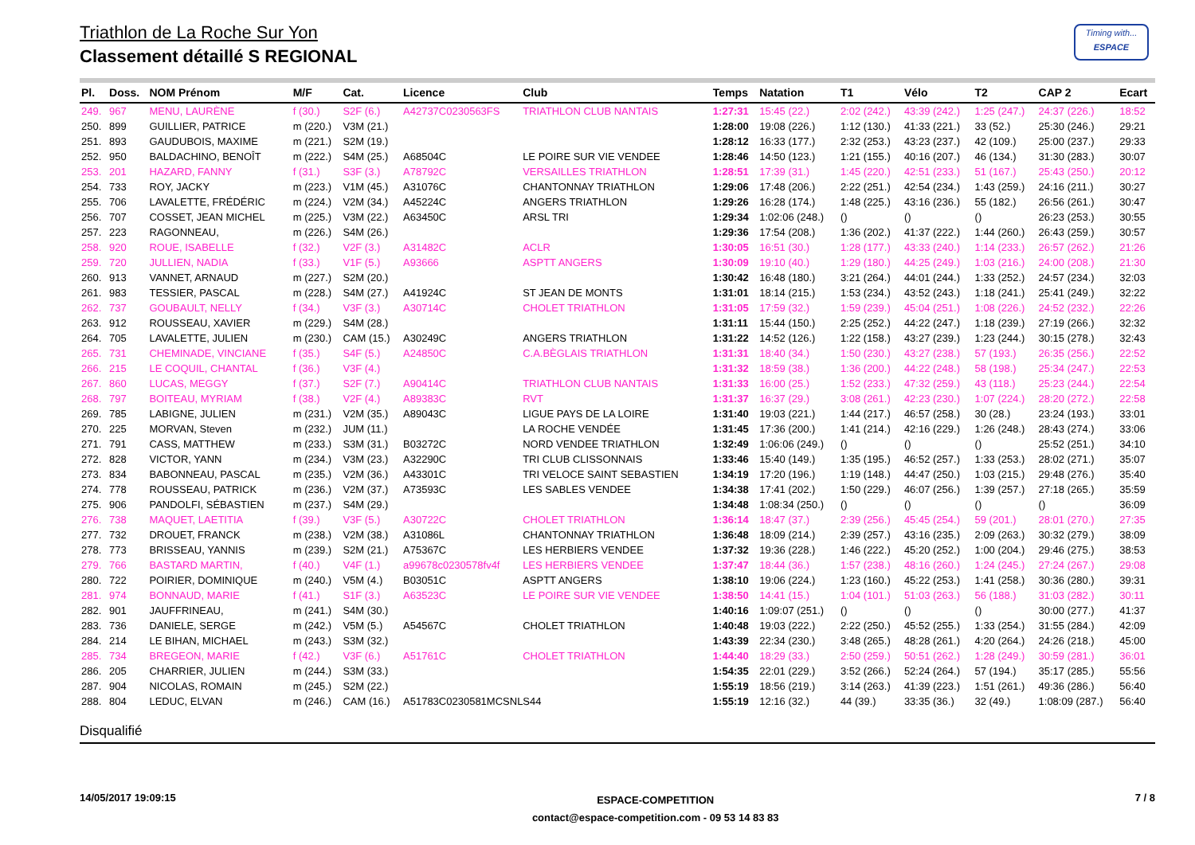Triathlon de La Roche Sur Yon
Classement détaillé S REGIONAL
Timing with...
ESPACE
| Pl. | Doss. | NOM Prénom | M/F | Cat. | Licence | Club | Temps | Natation | T1 | Vélo | T2 | CAP 2 | Ecart |
| --- | --- | --- | --- | --- | --- | --- | --- | --- | --- | --- | --- | --- | --- |
| 249. | 967 | MENU, LAURÈNE | f (30.) | S2F (6.) | A42737C0230563FS | TRIATHLON CLUB NANTAIS | 1:27:31 | 15:45 (22.) | 2:02 (242.) | 43:39 (242.) | 1:25 (247.) | 24:37 (226.) | 18:52 |
| 250. | 899 | GUILLIER, PATRICE | m (220.) | V3M (21.) | | | 1:28:00 | 19:08 (226.) | 1:12 (130.) | 41:33 (221.) | 33 (52.) | 25:30 (246.) | 29:21 |
| 251. | 893 | GAUDUBOIS, MAXIME | m (221.) | S2M (19.) | | | 1:28:12 | 16:33 (177.) | 2:32 (253.) | 43:23 (237.) | 42 (109.) | 25:00 (237.) | 29:33 |
| 252. | 950 | BALDACHINO, BENOÎT | m (222.) | S4M (25.) | A68504C | LE POIRE SUR VIE VENDEE | 1:28:46 | 14:50 (123.) | 1:21 (155.) | 40:16 (207.) | 46 (134.) | 31:30 (283.) | 30:07 |
| 253. | 201 | HAZARD, FANNY | f (31.) | S3F (3.) | A78792C | VERSAILLES TRIATHLON | 1:28:51 | 17:39 (31.) | 1:45 (220.) | 42:51 (233.) | 51 (167.) | 25:43 (250.) | 20:12 |
| 254. | 733 | ROY, JACKY | m (223.) | V1M (45.) | A31076C | CHANTONNAY TRIATHLON | 1:29:06 | 17:48 (206.) | 2:22 (251.) | 42:54 (234.) | 1:43 (259.) | 24:16 (211.) | 30:27 |
| 255. | 706 | LAVALETTE, FRÉDÉRIC | m (224.) | V2M (34.) | A45224C | ANGERS TRIATHLON | 1:29:26 | 16:28 (174.) | 1:48 (225.) | 43:16 (236.) | 55 (182.) | 26:56 (261.) | 30:47 |
| 256. | 707 | COSSET, JEAN MICHEL | m (225.) | V3M (22.) | A63450C | ARSL TRI | 1:29:34 | 1:02:06 (248.) | () | () | () | 26:23 (253.) | 30:55 |
| 257. | 223 | RAGONNEAU, | m (226.) | S4M (26.) | | | 1:29:36 | 17:54 (208.) | 1:36 (202.) | 41:37 (222.) | 1:44 (260.) | 26:43 (259.) | 30:57 |
| 258. | 920 | ROUE, ISABELLE | f (32.) | V2F (3.) | A31482C | ACLR | 1:30:05 | 16:51 (30.) | 1:28 (177.) | 43:33 (240.) | 1:14 (233.) | 26:57 (262.) | 21:26 |
| 259. | 720 | JULLIEN, NADIA | f (33.) | V1F (5.) | A93666 | ASPTT ANGERS | 1:30:09 | 19:10 (40.) | 1:29 (180.) | 44:25 (249.) | 1:03 (216.) | 24:00 (208.) | 21:30 |
| 260. | 913 | VANNET, ARNAUD | m (227.) | S2M (20.) | | | 1:30:42 | 16:48 (180.) | 3:21 (264.) | 44:01 (244.) | 1:33 (252.) | 24:57 (234.) | 32:03 |
| 261. | 983 | TESSIER, PASCAL | m (228.) | S4M (27.) | A41924C | ST JEAN DE MONTS | 1:31:01 | 18:14 (215.) | 1:53 (234.) | 43:52 (243.) | 1:18 (241.) | 25:41 (249.) | 32:22 |
| 262. | 737 | GOUBAULT, NELLY | f (34.) | V3F (3.) | A30714C | CHOLET TRIATHLON | 1:31:05 | 17:59 (32.) | 1:59 (239.) | 45:04 (251.) | 1:08 (226.) | 24:52 (232.) | 22:26 |
| 263. | 912 | ROUSSEAU, XAVIER | m (229.) | S4M (28.) | | | 1:31:11 | 15:44 (150.) | 2:25 (252.) | 44:22 (247.) | 1:18 (239.) | 27:19 (266.) | 32:32 |
| 264. | 705 | LAVALETTE, JULIEN | m (230.) | CAM (15.) | A30249C | ANGERS TRIATHLON | 1:31:22 | 14:52 (126.) | 1:22 (158.) | 43:27 (239.) | 1:23 (244.) | 30:15 (278.) | 32:43 |
| 265. | 731 | CHEMINADE, VINCIANE | f (35.) | S4F (5.) | A24850C | C.A.BÈGLAIS TRIATHLON | 1:31:31 | 18:40 (34.) | 1:50 (230.) | 43:27 (238.) | 57 (193.) | 26:35 (256.) | 22:52 |
| 266. | 215 | LE COQUIL, CHANTAL | f (36.) | V3F (4.) | | | 1:31:32 | 18:59 (38.) | 1:36 (200.) | 44:22 (248.) | 58 (198.) | 25:34 (247.) | 22:53 |
| 267. | 860 | LUCAS, MEGGY | f (37.) | S2F (7.) | A90414C | TRIATHLON CLUB NANTAIS | 1:31:33 | 16:00 (25.) | 1:52 (233.) | 47:32 (259.) | 43 (118.) | 25:23 (244.) | 22:54 |
| 268. | 797 | BOITEAU, MYRIAM | f (38.) | V2F (4.) | A89383C | RVT | 1:31:37 | 16:37 (29.) | 3:08 (261.) | 42:23 (230.) | 1:07 (224.) | 28:20 (272.) | 22:58 |
| 269. | 785 | LABIGNE, JULIEN | m (231.) | V2M (35.) | A89043C | LIGUE PAYS DE LA LOIRE | 1:31:40 | 19:03 (221.) | 1:44 (217.) | 46:57 (258.) | 30 (28.) | 23:24 (193.) | 33:01 |
| 270. | 225 | MORVAN, Steven | m (232.) | JUM (11.) | | LA ROCHE VENDÉE | 1:31:45 | 17:36 (200.) | 1:41 (214.) | 42:16 (229.) | 1:26 (248.) | 28:43 (274.) | 33:06 |
| 271. | 791 | CASS, MATTHEW | m (233.) | S3M (31.) | B03272C | NORD VENDEE TRIATHLON | 1:32:49 | 1:06:06 (249.) | () | () | () | 25:52 (251.) | 34:10 |
| 272. | 828 | VICTOR, YANN | m (234.) | V3M (23.) | A32290C | TRI CLUB CLISSONNAIS | 1:33:46 | 15:40 (149.) | 1:35 (195.) | 46:52 (257.) | 1:33 (253.) | 28:02 (271.) | 35:07 |
| 273. | 834 | BABONNEAU, PASCAL | m (235.) | V2M (36.) | A43301C | TRI VELOCE SAINT SEBASTIEN | 1:34:19 | 17:20 (196.) | 1:19 (148.) | 44:47 (250.) | 1:03 (215.) | 29:48 (276.) | 35:40 |
| 274. | 778 | ROUSSEAU, PATRICK | m (236.) | V2M (37.) | A73593C | LES SABLES VENDEE | 1:34:38 | 17:41 (202.) | 1:50 (229.) | 46:07 (256.) | 1:39 (257.) | 27:18 (265.) | 35:59 |
| 275. | 906 | PANDOLFI, SÉBASTIEN | m (237.) | S4M (29.) | | | 1:34:48 | 1:08:34 (250.) | () | () | () | () | 36:09 |
| 276. | 738 | MAQUET, LAETITIA | f (39.) | V3F (5.) | A30722C | CHOLET TRIATHLON | 1:36:14 | 18:47 (37.) | 2:39 (256.) | 45:45 (254.) | 59 (201.) | 28:01 (270.) | 27:35 |
| 277. | 732 | DROUET, FRANCK | m (238.) | V2M (38.) | A31086L | CHANTONNAY TRIATHLON | 1:36:48 | 18:09 (214.) | 2:39 (257.) | 43:16 (235.) | 2:09 (263.) | 30:32 (279.) | 38:09 |
| 278. | 773 | BRISSEAU, YANNIS | m (239.) | S2M (21.) | A75367C | LES HERBIERS VENDEE | 1:37:32 | 19:36 (228.) | 1:46 (222.) | 45:20 (252.) | 1:00 (204.) | 29:46 (275.) | 38:53 |
| 279. | 766 | BASTARD MARTIN, | f (40.) | V4F (1.) | a99678c0230578fv4f | LES HERBIERS VENDEE | 1:37:47 | 18:44 (36.) | 1:57 (238.) | 48:16 (260.) | 1:24 (245.) | 27:24 (267.) | 29:08 |
| 280. | 722 | POIRIER, DOMINIQUE | m (240.) | V5M (4.) | B03051C | ASPTT ANGERS | 1:38:10 | 19:06 (224.) | 1:23 (160.) | 45:22 (253.) | 1:41 (258.) | 30:36 (280.) | 39:31 |
| 281. | 974 | BONNAUD, MARIE | f (41.) | S1F (3.) | A63523C | LE POIRE SUR VIE VENDEE | 1:38:50 | 14:41 (15.) | 1:04 (101.) | 51:03 (263.) | 56 (188.) | 31:03 (282.) | 30:11 |
| 282. | 901 | JAUFFRINEAU, | m (241.) | S4M (30.) | | | 1:40:16 | 1:09:07 (251.) | () | () | () | 30:00 (277.) | 41:37 |
| 283. | 736 | DANIELE, SERGE | m (242.) | V5M (5.) | A54567C | CHOLET TRIATHLON | 1:40:48 | 19:03 (222.) | 2:22 (250.) | 45:52 (255.) | 1:33 (254.) | 31:55 (284.) | 42:09 |
| 284. | 214 | LE BIHAN, MICHAEL | m (243.) | S3M (32.) | | | 1:43:39 | 22:34 (230.) | 3:48 (265.) | 48:28 (261.) | 4:20 (264.) | 24:26 (218.) | 45:00 |
| 285. | 734 | BREGEON, MARIE | f (42.) | V3F (6.) | A51761C | CHOLET TRIATHLON | 1:44:40 | 18:29 (33.) | 2:50 (259.) | 50:51 (262.) | 1:28 (249.) | 30:59 (281.) | 36:01 |
| 286. | 205 | CHARRIER, JULIEN | m (244.) | S3M (33.) | | | 1:54:35 | 22:01 (229.) | 3:52 (266.) | 52:24 (264.) | 57 (194.) | 35:17 (285.) | 55:56 |
| 287. | 904 | NICOLAS, ROMAIN | m (245.) | S2M (22.) | | | 1:55:19 | 18:56 (219.) | 3:14 (263.) | 41:39 (223.) | 1:51 (261.) | 49:36 (286.) | 56:40 |
| 288. | 804 | LEDUC, ELVAN | m (246.) | CAM (16.) | A51783C0230581MCSNLS44 | | 1:55:19 | 12:16 (32.) | 44 (39.) | 33:35 (36.) | 32 (49.) | 1:08:09 (287.) | 56:40 |
Disqualifié
14/05/2017 19:09:15
ESPACE-COMPETITION
contact@espace-competition.com - 09 53 14 83 83
7 / 8